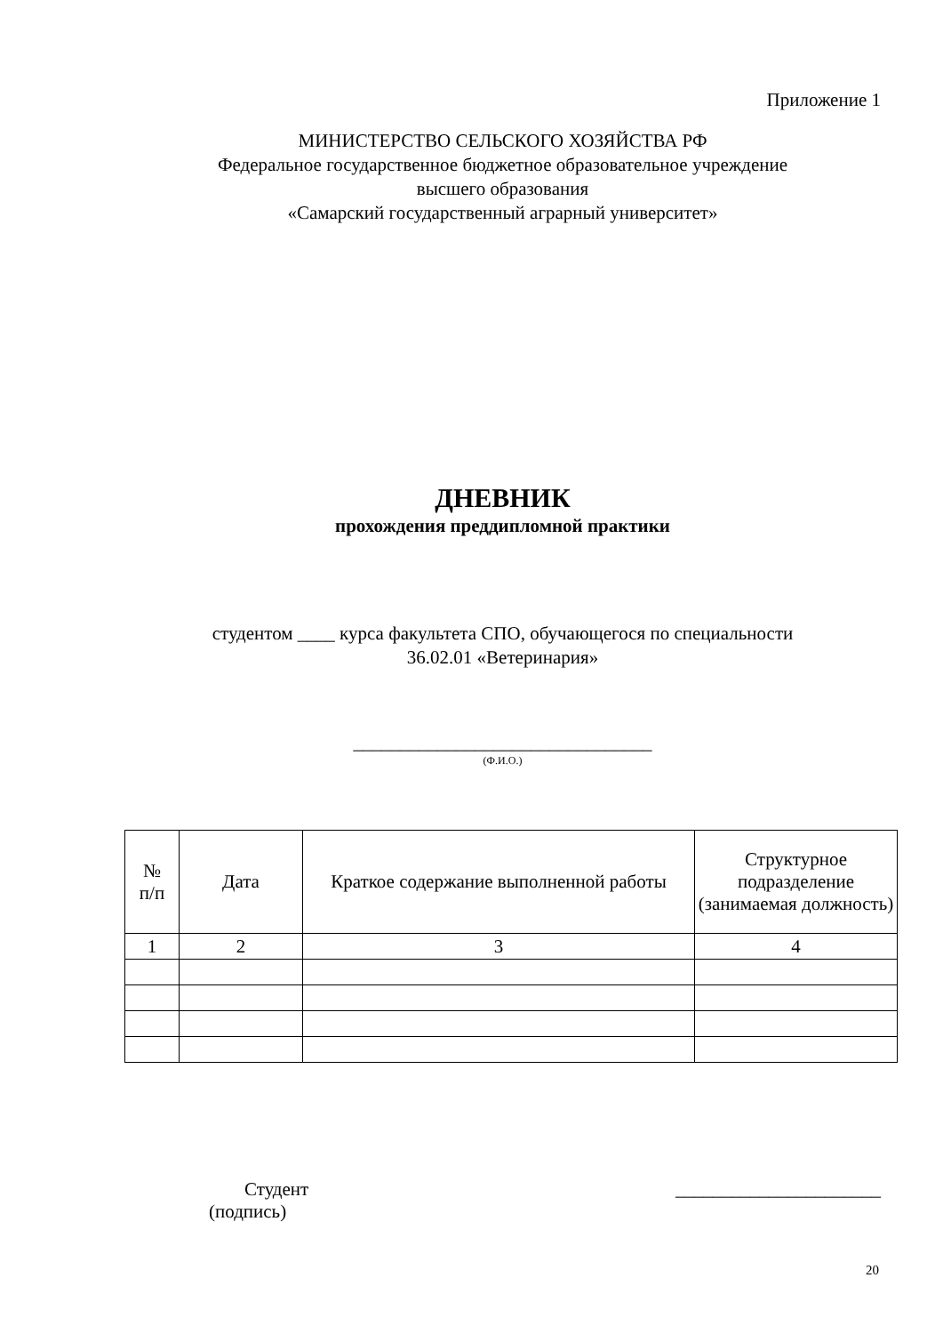Приложение 1
МИНИСТЕРСТВО СЕЛЬСКОГО ХОЗЯЙСТВА РФ
Федеральное государственное бюджетное образовательное учреждение
высшего образования
«Самарский государственный аграрный университет»
ДНЕВНИК
прохождения преддипломной практики
студентом ____ курса факультета СПО, обучающегося по специальности
36.02.01 «Ветеринария»
________________________________
(Ф.И.О.)
| № п/п | Дата | Краткое содержание выполненной работы | Структурное подразделение (занимаемая должность) |
| --- | --- | --- | --- |
| 1 | 2 | 3 | 4 |
Студент
(подпись)
______________________
20